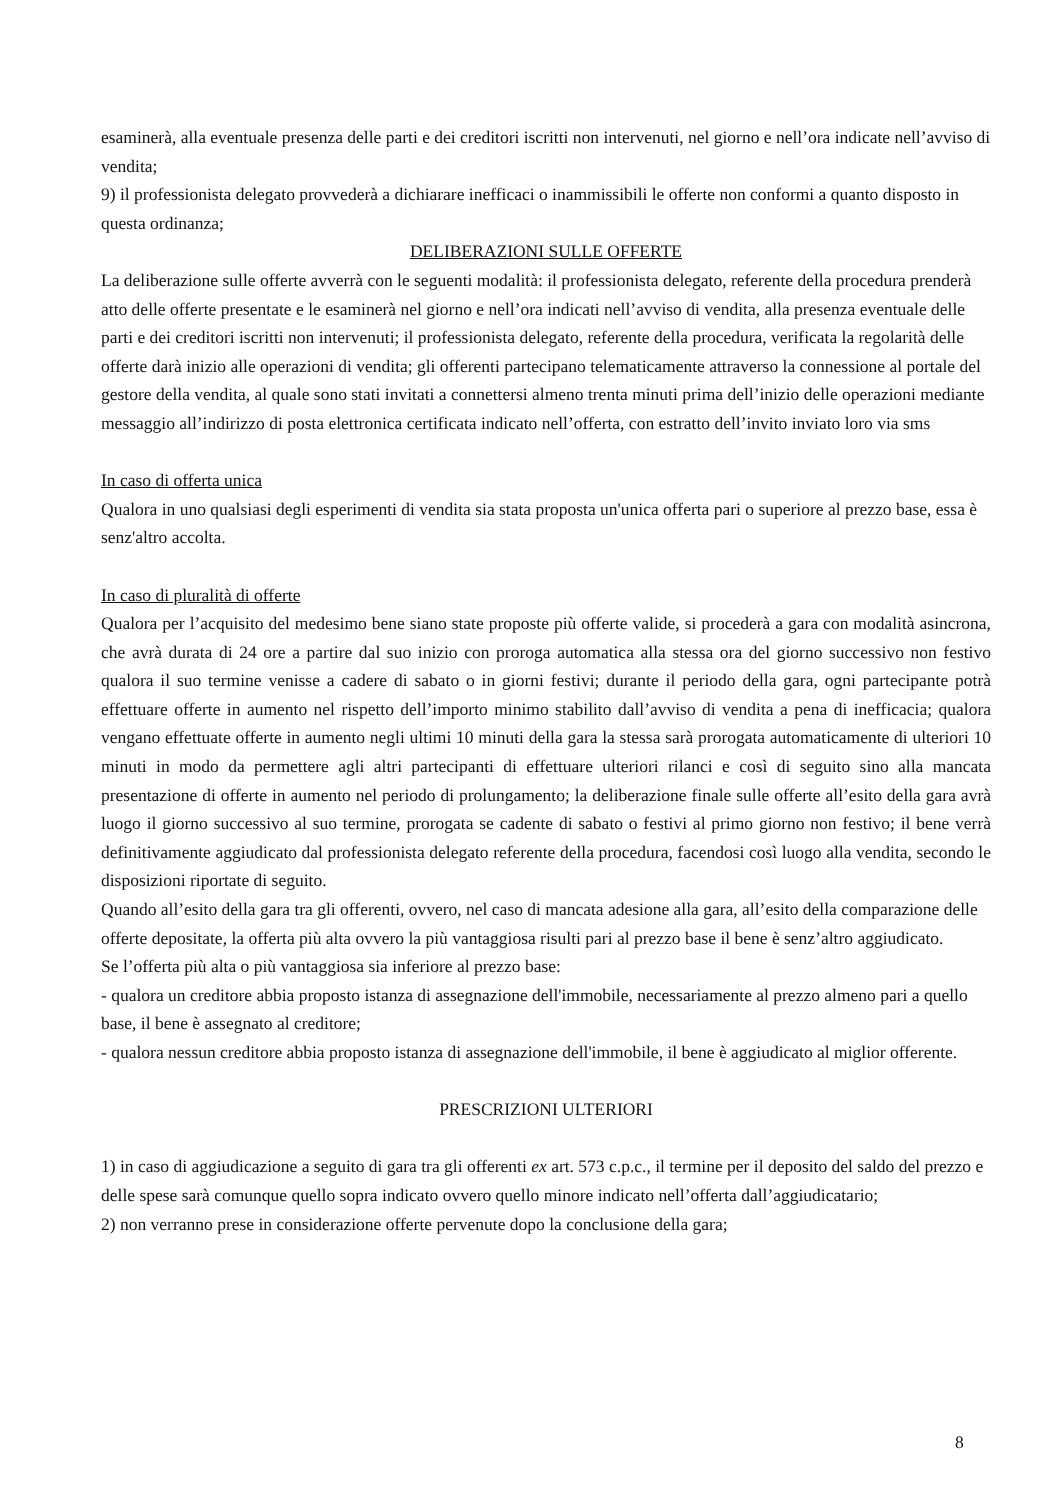esaminerà, alla eventuale presenza delle parti e dei creditori iscritti non intervenuti, nel giorno e nell’ora indicate nell’avviso di vendita;
9) il professionista delegato provvederà a dichiarare inefficaci o inammissibili le offerte non conformi a quanto disposto in questa ordinanza;
DELIBERAZIONI SULLE OFFERTE
La deliberazione sulle offerte avverrà con le seguenti modalità: il professionista delegato, referente della procedura prenderà atto delle offerte presentate e le esaminerà nel giorno e nell’ora indicati nell’avviso di vendita, alla presenza eventuale delle parti e dei creditori iscritti non intervenuti; il professionista delegato, referente della procedura, verificata la regolarità delle offerte darà inizio alle operazioni di vendita; gli offerenti partecipano telematicamente attraverso la connessione al portale del gestore della vendita, al quale sono stati invitati a connettersi almeno trenta minuti prima dell’inizio delle operazioni mediante messaggio all’indirizzo di posta elettronica certificata indicato nell’offerta, con estratto dell’invito inviato loro via sms
In caso di offerta unica
Qualora in uno qualsiasi degli esperimenti di vendita sia stata proposta un'unica offerta pari o superiore al prezzo base, essa è senz'altro accolta.
In caso di pluralità di offerte
Qualora per l’acquisito del medesimo bene siano state proposte più offerte valide, si procederà a gara con modalità asincrona, che avrà durata di 24 ore a partire dal suo inizio con proroga automatica alla stessa ora del giorno successivo non festivo qualora il suo termine venisse a cadere di sabato o in giorni festivi; durante il periodo della gara, ogni partecipante potrà effettuare offerte in aumento nel rispetto dell’importo minimo stabilito dall’avviso di vendita a pena di inefficacia; qualora vengano effettuate offerte in aumento negli ultimi 10 minuti della gara la stessa sarà prorogata automaticamente di ulteriori 10 minuti in modo da permettere agli altri partecipanti di effettuare ulteriori rilanci e così di seguito sino alla mancata presentazione di offerte in aumento nel periodo di prolungamento; la deliberazione finale sulle offerte all’esito della gara avrà luogo il giorno successivo al suo termine, prorogata se cadente di sabato o festivi al primo giorno non festivo; il bene verrà definitivamente aggiudicato dal professionista delegato referente della procedura, facendosi così luogo alla vendita, secondo le disposizioni riportate di seguito.
Quando all’esito della gara tra gli offerenti, ovvero, nel caso di mancata adesione alla gara, all’esito della comparazione delle offerte depositate, la offerta più alta ovvero la più vantaggiosa risulti pari al prezzo base il bene è senz’altro aggiudicato.
Se l’offerta più alta o più vantaggiosa sia inferiore al prezzo base:
- qualora un creditore abbia proposto istanza di assegnazione dell'immobile, necessariamente al prezzo almeno pari a quello base, il bene è assegnato al creditore;
- qualora nessun creditore abbia proposto istanza di assegnazione dell'immobile, il bene è aggiudicato al miglior offerente.
PRESCRIZIONI ULTERIORI
1) in caso di aggiudicazione a seguito di gara tra gli offerenti ex art. 573 c.p.c., il termine per il deposito del saldo del prezzo e delle spese sarà comunque quello sopra indicato ovvero quello minore indicato nell’offerta dall’aggiudicatario;
2) non verranno prese in considerazione offerte pervenute dopo la conclusione della gara;
8